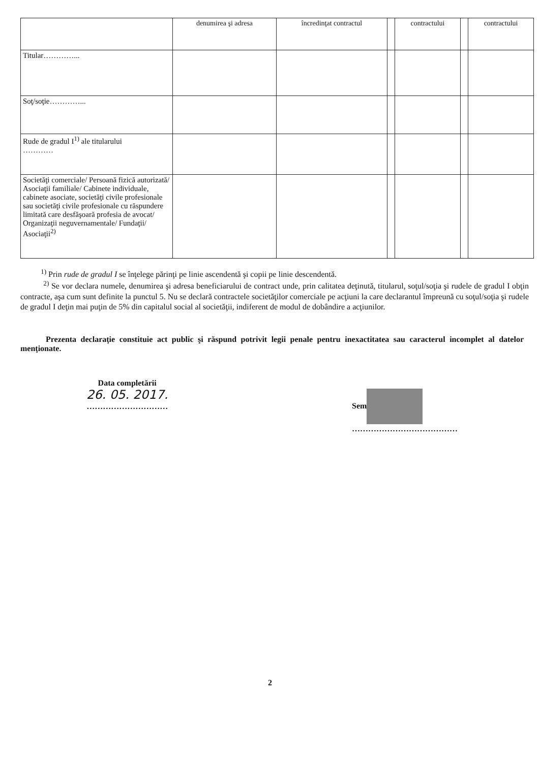| | denumirea şi adresa | încredinţat contractul | | contractului | | contractului |
| --- | --- | --- | --- | --- | --- | --- |
| Titular…………... | | | | | | |
| Soţ/soţie…………... | | | | | | |
| Rude de gradul I<sup>1)</sup> ale titularului ………… | | | | | | |
| Societăţi comerciale/ Persoană fizică autorizată/ Asociaţii familiale/ Cabinete individuale, cabinete asociate, societăţi civile profesionale sau societăţi civile profesionale cu răspundere limitată care desfăşoară profesia de avocat/ Organizaţii neguvernamentale/ Fundaţii/ Asociaţii<sup>2)</sup> | | | | | | |
<sup>1)</sup> Prin rude de gradul I se înţelege părinţi pe linie ascendentă şi copii pe linie descendentă.
<sup>2)</sup> Se vor declara numele, denumirea şi adresa beneficiarului de contract unde, prin calitatea deţinută, titularul, soţul/soţia şi rudele de gradul I obţin contracte, aşa cum sunt definite la punctul 5. Nu se declară contractele societăţilor comerciale pe acţiuni la care declarantul împreună cu soţul/soţia şi rudele de gradul I deţin mai puţin de 5% din capitalul social al societăţii, indiferent de modul de dobândire a acţiunilor.
Prezenta declaraţie constituie act public şi răspund potrivit legii penale pentru inexactitatea sau caracterul incomplet al datelor menţionate.
Data completării
26. 05. 2017.
…………………………
Sem
…………………………………
2